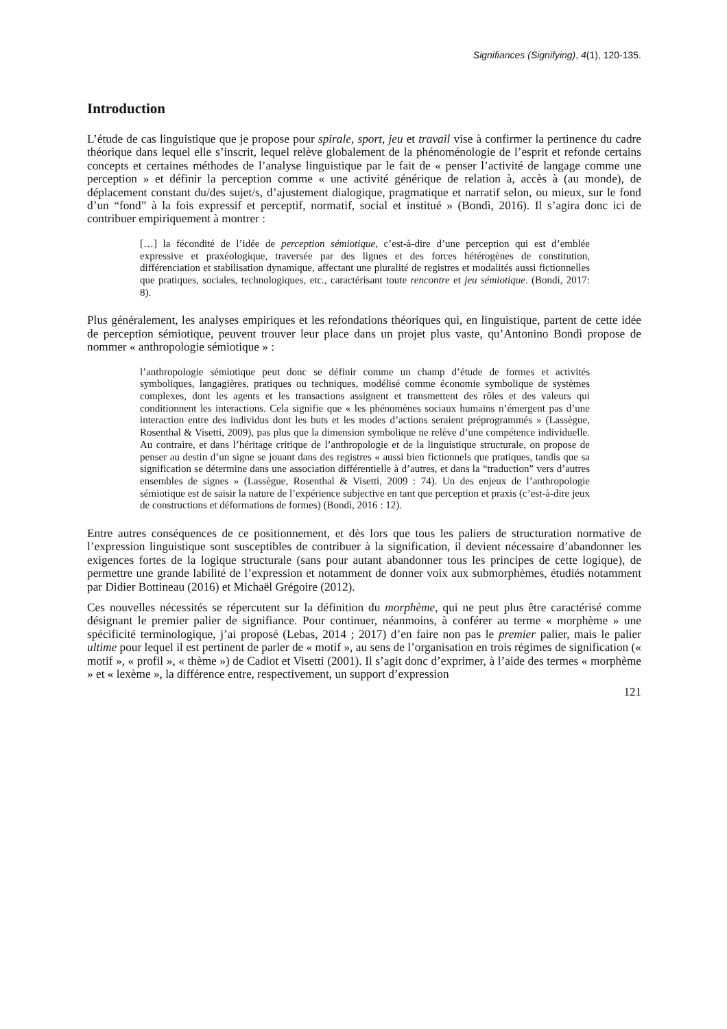Signifiances (Signifying), 4(1), 120-135.
Introduction
L’étude de cas linguistique que je propose pour spirale, sport, jeu et travail vise à confirmer la pertinence du cadre théorique dans lequel elle s’inscrit, lequel relève globalement de la phénoménologie de l’esprit et refonde certains concepts et certaines méthodes de l’analyse linguistique par le fait de « penser l’activité de langage comme une perception » et définir la perception comme « une activité générique de relation à, accès à (au monde), de déplacement constant du/des sujet/s, d’ajustement dialogique, pragmatique et narratif selon, ou mieux, sur le fond d’un “fond” à la fois expressif et perceptif, normatif, social et institué » (Bondì, 2016). Il s’agira donc ici de contribuer empiriquement à montrer :
[…] la fécondité de l’idée de perception sémiotique, c’est-à-dire d’une perception qui est d’emblée expressive et praxéologique, traversée par des lignes et des forces hétérogènes de constitution, différenciation et stabilisation dynamique, affectant une pluralité de registres et modalités aussi fictionnelles que pratiques, sociales, technologiques, etc., caractérisant toute rencontre et jeu sémiotique. (Bondì, 2017: 8).
Plus généralement, les analyses empiriques et les refondations théoriques qui, en linguistique, partent de cette idée de perception sémiotique, peuvent trouver leur place dans un projet plus vaste, qu’Antonino Bondì propose de nommer « anthropologie sémiotique » :
l’anthropologie sémiotique peut donc se définir comme un champ d’étude de formes et activités symboliques, langagières, pratiques ou techniques, modélisé comme économie symbolique de systèmes complexes, dont les agents et les transactions assignent et transmettent des rôles et des valeurs qui conditionnent les interactions. Cela signifie que « les phénomènes sociaux humains n’émergent pas d’une interaction entre des individus dont les buts et les modes d’actions seraient préprogrammés » (Lassègue, Rosenthal & Visetti, 2009), pas plus que la dimension symbolique ne relève d’une compétence individuelle. Au contraire, et dans l’héritage critique de l’anthropologie et de la linguistique structurale, on propose de penser au destin d’un signe se jouant dans des registres « aussi bien fictionnels que pratiques, tandis que sa signification se détermine dans une association différentielle à d’autres, et dans la “traduction” vers d’autres ensembles de signes » (Lassègue, Rosenthal & Visetti, 2009 : 74). Un des enjeux de l’anthropologie sémiotique est de saisir la nature de l’expérience subjective en tant que perception et praxis (c’est-à-dire jeux de constructions et déformations de formes) (Bondì, 2016 : 12).
Entre autres conséquences de ce positionnement, et dès lors que tous les paliers de structuration normative de l’expression linguistique sont susceptibles de contribuer à la signification, il devient nécessaire d’abandonner les exigences fortes de la logique structurale (sans pour autant abandonner tous les principes de cette logique), de permettre une grande labilité de l’expression et notamment de donner voix aux submorphèmes, étudiés notamment par Didier Bottineau (2016) et Michaël Grégoire (2012).
Ces nouvelles nécessités se répercutent sur la définition du morphème, qui ne peut plus être caractérisé comme désignant le premier palier de signifiance. Pour continuer, néanmoins, à conférer au terme « morphème » une spécificité terminologique, j’ai proposé (Lebas, 2014 ; 2017) d’en faire non pas le premier palier, mais le palier ultime pour lequel il est pertinent de parler de « motif », au sens de l’organisation en trois régimes de signification (« motif », « profil », « thème ») de Cadiot et Visetti (2001). Il s’agit donc d’exprimer, à l’aide des termes « morphème » et « lexème », la différence entre, respectivement, un support d’expression
121